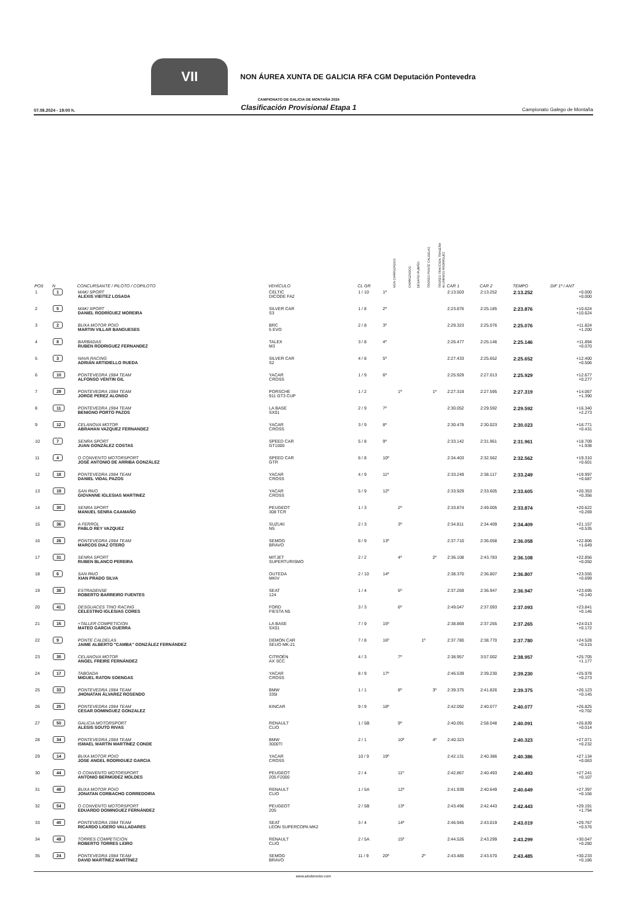VII
NON ÁUREA XUNTA DE GALICIA RFA CGM Deputación Pontevedra
07.09.2024 - 19:00 h. CAMPIONATO DE GALICIA DE MONTAÑA 2024
Clasificación Provisional Etapa 1 Campionato Galego de Montaña
| POS | N | CONCURSANTE / PILOTO / COPILOTO | VEHÍCULO | CL GR | NON CARROZADOS | CARROZADOS | DESAFIO RUBIÑO | TROFEO PONTE CALDELAS | TROFEO TRACCION TRASERA ALUMINIOS RODRIGUEZ | CAR 1 | CAR 2 | TEMPO | DIF 1º / ANT |
| --- | --- | --- | --- | --- | --- | --- | --- | --- | --- | --- | --- | --- | --- |
| 1 | 1 | MAKI SPORT ALEXIS VIEITEZ LOSADA | CELTIC DICODE FA2 | 1 / 10 | 1º | | | | | 2:13.503 | 2:13.252 | 2:13.252 | +0.000 +0.000 |
| 2 | 5 | MAKI SPORT DANIEL RODRÍGUEZ MOREIRA | SILVER CAR S3 | 1 / 8 | 2º | | | | | 2:23.876 | 2:25.185 | 2:23.876 | +10.624 +10.624 |
| 3 | 2 | BUXA MOTOR POIO MARTIN VILLAR BANGUESES | BRC 5 EVO | 2 / 8 | 3º | | | | | 2:29.323 | 2:25.076 | 2:25.076 | +11.824 +1.200 |
| 4 | 8 | BARBADAS RUBEN RODRIGUEZ FERNANDEZ | TALEX M3 | 3 / 8 | 4º | | | | | 2:26.477 | 2:25.146 | 2:25.146 | +11.894 +0.070 |
| 5 | 3 | NAVA RACING ADRIÁN ARTIDIELLO RUEDA | SILVER CAR S2 | 4 / 8 | 5º | | | | | 2:27.433 | 2:25.652 | 2:25.652 | +12.400 +0.506 |
| 6 | 10 | PONTEVEDRA 1984 TEAM ALFONSO VENTIN GIL | YACAR CROSS | 1 / 9 | 6º | | | | | 2:25.929 | 2:27.013 | 2:25.929 | +12.677 +0.277 |
| 7 | 29 | PONTEVEDRA 1984 TEAM JORGE PEREZ ALONSO | PORSCHE 911 GT3 CUP | 1 / 2 | | 1º | | | 1º | 2:27.319 | 2:27.595 | 2:27.319 | +14.067 +1.390 |
| 8 | 11 | PONTEVEDRA 1984 TEAM BENIGNO PORTO PAZOS | LA BASE SX01 | 2 / 9 | 7º | | | | | 2:30.052 | 2:29.592 | 2:29.592 | +16.340 +2.273 |
| 9 | 12 | CELANOVA MOTOR ABRAHAN VAZQUEZ FERNANDEZ | YACAR CROSS | 3 / 9 | 8º | | | | | 2:30.478 | 2:30.023 | 2:30.023 | +16.771 +0.431 |
| 10 | 7 | SENRA SPORT JUAN GONZÁLEZ COSTAS | SPEED CAR GT1000 | 5 / 8 | 9º | | | | | 2:33.142 | 2:31.961 | 2:31.961 | +18.709 +1.938 |
| 11 | 4 | O CONVENTO MOTORSPORT JOSÉ ANTONIO DE ARRIBA GONZÁLEZ | SPEED CAR GTR | 6 / 8 | 10º | | | | | 2:34.403 | 2:32.562 | 2:32.562 | +19.310 +0.601 |
| 12 | 18 | PONTEVEDRA 1984 TEAM DANIEL VIDAL PAZOS | YACAR CROSS | 4 / 9 | 11º | | | | | 2:33.249 | 2:38.117 | 2:33.249 | +19.997 +0.687 |
| 13 | 19 | SAN PAIO GIOVANNE IGLESIAS MARTINEZ | YACAR CROSS | 5 / 9 | 12º | | | | | 2:33.929 | 2:33.605 | 2:33.605 | +20.353 +0.356 |
| 14 | 30 | SENRA SPORT MANUEL SENRA CAAMAÑO | PEUGEOT 308 TCR | 1 / 3 | | 2º | | | | 2:33.874 | 2:49.005 | 2:33.874 | +20.622 +0.269 |
| 15 | 36 | A FERROL PABLO REY VAZQUEZ | SUZUKI N5 | 2 / 3 | | 3º | | | | 2:34.811 | 2:34.409 | 2:34.409 | +21.157 +0.535 |
| 16 | 26 | PONTEVEDRA 1984 TEAM MARCOS DIAZ OTERO | SEMOG BRAVO | 6 / 9 | 13º | | | | | 2:37.710 | 2:36.058 | 2:36.058 | +22.806 +1.649 |
| 17 | 31 | SENRA SPORT RUBEN BLANCO PEREIRA | MITJET SUPERTURISMO | 2 / 2 | | 4º | | | 2º | 2:36.108 | 2:43.783 | 2:36.108 | +22.856 +0.050 |
| 18 | 6 | SAN PAIO XIAN PRADO SILVA | OUTEDA MKIV | 2 / 10 | 14º | | | | | 2:38.370 | 2:36.807 | 2:36.807 | +23.555 +0.699 |
| 19 | 38 | ESTRADENSE ROBERTO BARREIRO FUENTES | SEAT 124 | 1 / 4 | | 5º | | | | 2:37.269 | 2:36.947 | 2:36.947 | +23.695 +0.140 |
| 20 | 41 | DESGUACES TINO RACING CELESTINO IGLESIAS CORES | FORD FIESTA N5 | 3 / 3 | | 6º | | | | 2:49.047 | 2:37.093 | 2:37.093 | +23.841 +0.146 |
| 21 | 15 | +TALLER COMPETICION MATEO GARCIA GUERRA | LA BASE SX01 | 7 / 9 | 15º | | | | | 2:38.869 | 2:37.265 | 2:37.265 | +24.013 +0.172 |
| 22 | 9 | PONTE CALDELAS JAIME ALBERTO "CAMBA" GONZÁLEZ FERNÁNDEZ | DEMON CAR SEUO MK-21 | 7 / 8 | 16º | | | 1º | | 2:37.780 | 2:38.770 | 2:37.780 | +24.528 +0.515 |
| 23 | 35 | CELANOVA MOTOR ANGEL FREIRE FERNÁNDEZ | CITROËN AX SCC | 4 / 3 | | 7º | | | | 2:38.957 | 3:57.002 | 2:38.957 | +25.705 +1.177 |
| 24 | 17 | TABOADA MIGUEL RATON SOENGAS | YACAR CROSS | 8 / 9 | 17º | | | | | 2:46.539 | 2:39.230 | 2:39.230 | +25.978 +0.273 |
| 25 | 33 | PONTEVEDRA 1984 TEAM JHONATAN ÁLVAREZ ROSENDO | BMW 335I | 1 / 1 | | 8º | | | 3º | 2:39.375 | 2:41.826 | 2:39.375 | +26.123 +0.145 |
| 26 | 25 | PONTEVEDRA 1984 TEAM CESAR DOMINGUEZ GONZALEZ | KINCAR | 9 / 9 | 18º | | | | | 2:42.092 | 2:40.077 | 2:40.077 | +26.825 +0.702 |
| 27 | 50 | GALICIA MOTORSPORT ALESIS SOUTO RIVAS | RENAULT CLIO | 1 / 5B | | 9º | | | | 2:40.091 | 2:58.048 | 2:40.091 | +26.839 +0.014 |
| 28 | 34 | PONTEVEDRA 1984 TEAM ISMAEL MARTÍN MARTÍNEZ CONDE | BMW 3000TI | 2 / 1 | | 10º | | | 4º | 2:40.323 | | 2:40.323 | +27.071 +0.232 |
| 29 | 14 | BUXA MOTOR POIO JOSE ANGEL RODRIGUEZ GARCIA | YACAR CROSS | 10 / 9 | 19º | | | | | 2:42.131 | 2:40.386 | 2:40.386 | +27.134 +0.063 |
| 30 | 44 | O CONVENTO MOTORSPORT ANTONIO BERMÚDEZ MOLDES | PEUGEOT 205 F2000 | 2 / 4 | | 11º | | | | 2:42.867 | 2:40.493 | 2:40.493 | +27.241 +0.107 |
| 31 | 48 | BUXA MOTOR POIO JONATAN CORBACHO CORREDOIRA | RENAULT CLIO | 1 / 5A | | 12º | | | | 2:41.939 | 2:40.649 | 2:40.649 | +27.397 +0.156 |
| 32 | 54 | O CONVENTO MOTORSPORT EDUARDO DOMINGUEZ FERNÁNDEZ | PEUGEOT 205 | 2 / 5B | | 13º | | | | 2:43.496 | 2:42.443 | 2:42.443 | +29.191 +1.794 |
| 33 | 40 | PONTEVEDRA 1984 TEAM RICARDO LIGERO VALLADARES | SEAT LEON SUPERCOPA MK2 | 3 / 4 | | 14º | | | | 2:46.945 | 2:43.019 | 2:43.019 | +29.767 +0.576 |
| 34 | 49 | TORRES COMPETICIÓN ROBERTO TORRES LEIRO | RENAULT CLIO | 2 / 5A | | 15º | | | | 2:44.526 | 2:43.299 | 2:43.299 | +30.047 +0.280 |
| 35 | 24 | PONTEVEDRA 1984 TEAM DAVID MARTÍNEZ MARTÍNEZ | SEMOG BRAVO | 11 / 9 | 20º | | | 2º | | 2:43.485 | 2:43.570 | 2:43.485 | +30.233 +0.186 |
www.atodomotor.com